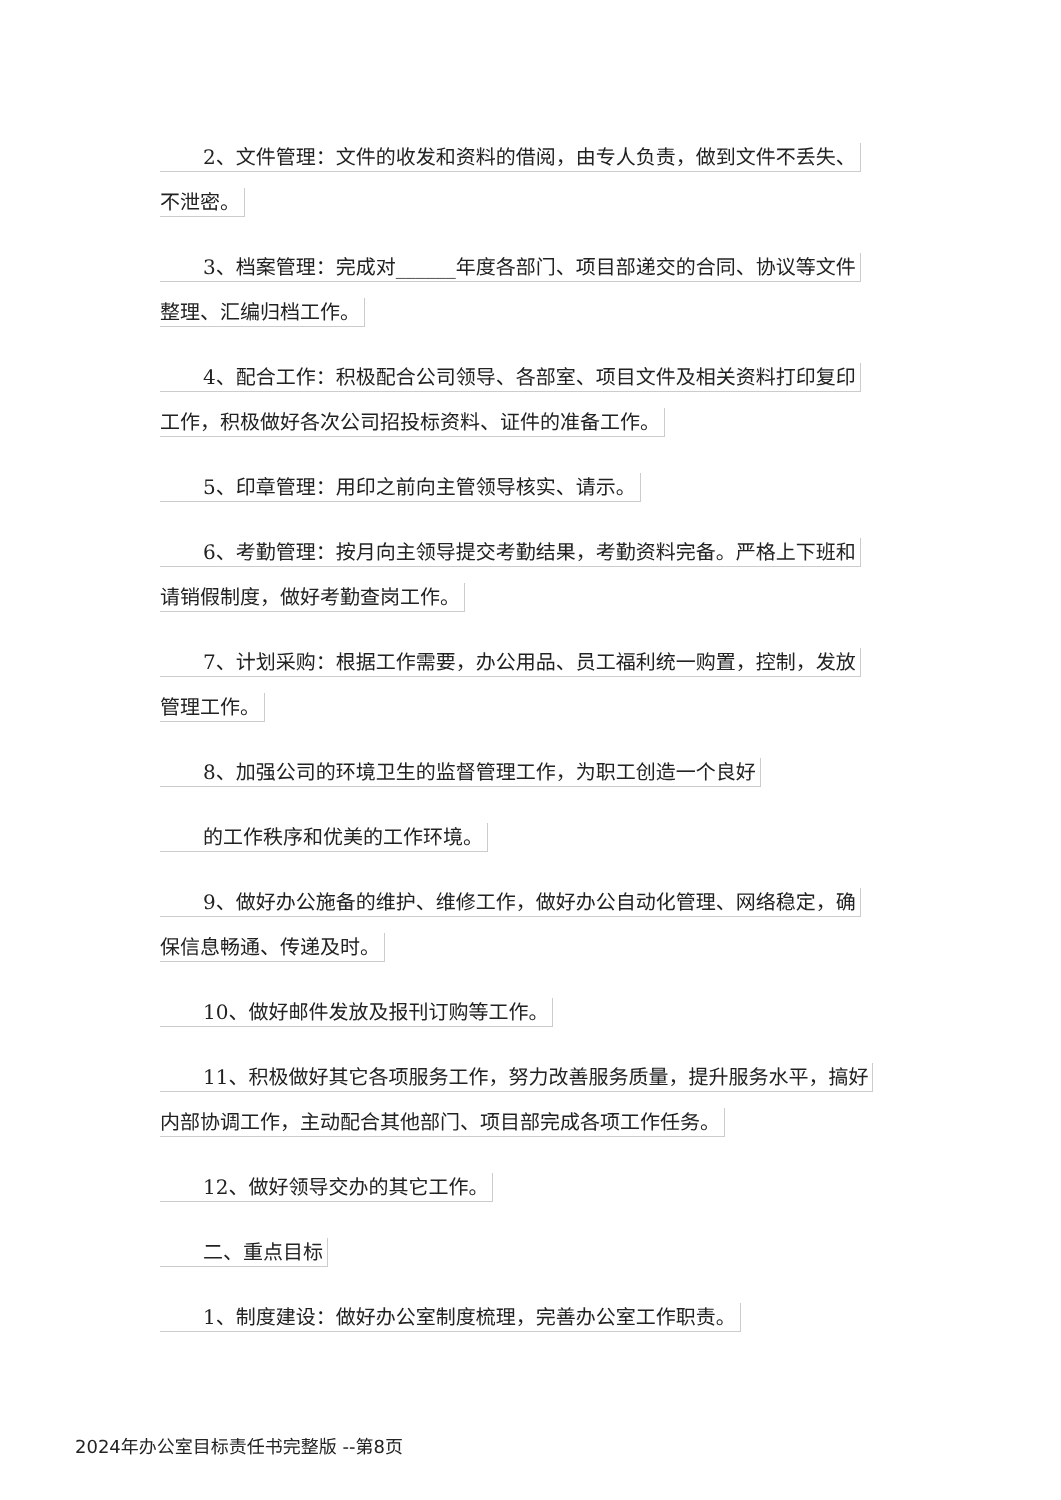2、文件管理：文件的收发和资料的借阅，由专人负责，做到文件不丢失、
不泄密。
3、档案管理：完成对______年度各部门、项目部递交的合同、协议等文件
整理、汇编归档工作。
4、配合工作：积极配合公司领导、各部室、项目文件及相关资料打印复印
工作，积极做好各次公司招投标资料、证件的准备工作。
5、印章管理：用印之前向主管领导核实、请示。
6、考勤管理：按月向主领导提交考勤结果，考勤资料完备。严格上下班和
请销假制度，做好考勤查岗工作。
7、计划采购：根据工作需要，办公用品、员工福利统一购置，控制，发放
管理工作。
8、加强公司的环境卫生的监督管理工作，为职工创造一个良好
的工作秩序和优美的工作环境。
9、做好办公施备的维护、维修工作，做好办公自动化管理、网络稳定，确
保信息畅通、传递及时。 10、做好邮件发放及报刊订购等工作。
11、积极做好其它各项服务工作，努力改善服务质量，提升服务水平，搞好
内部协调工作，主动配合其他部门、项目部完成各项工作任务。
12、做好领导交办的其它工作。 二、重点目标
1、制度建设：做好办公室制度梳理，完善办公室工作职责。
2024年办公室目标责任书完整版 --第8页